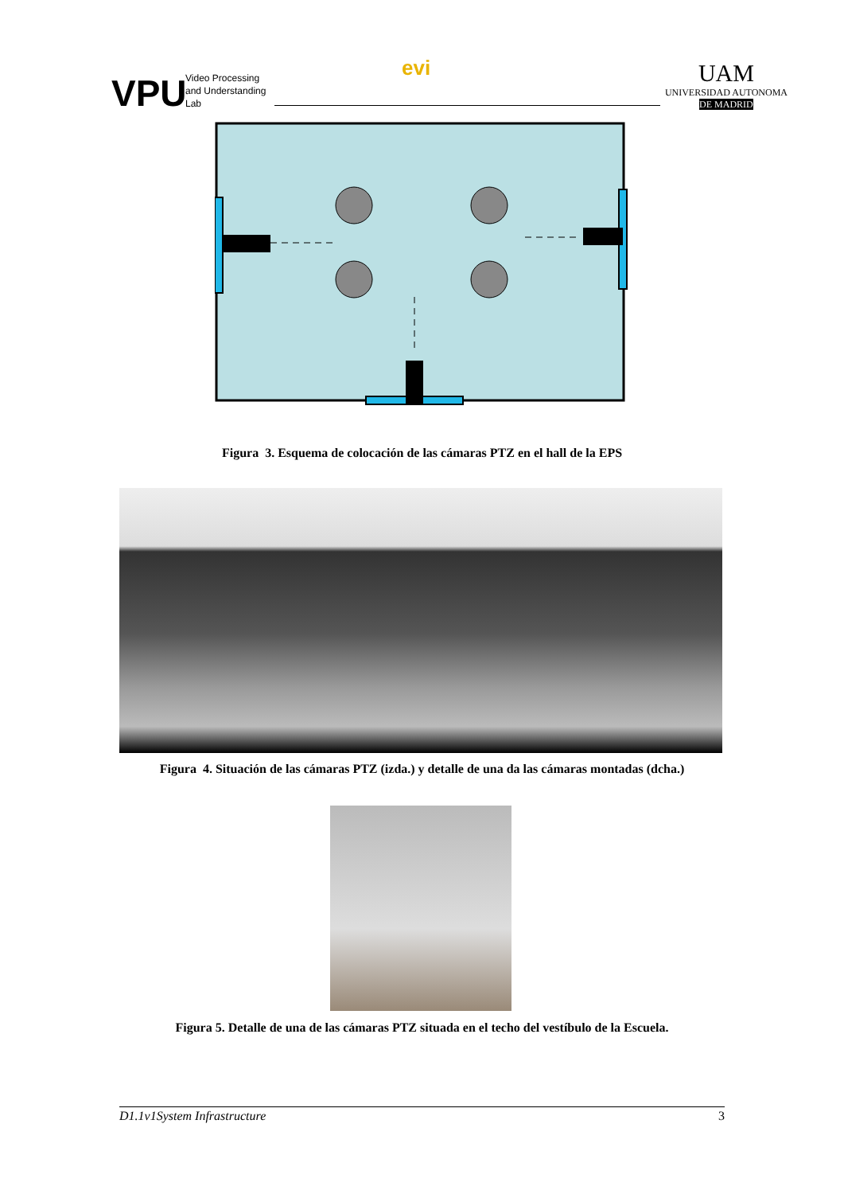VPU
Video Processing
and Understanding
Lab
evi
UAM
UNIVERSIDAD AUTONOMA
DE MADRID
Figura 3. Esquema de colocación de las cámaras PTZ en el hall de la EPS
Figura 4. Situación de las cámaras PTZ (izda.) y detalle de una da las cámaras montadas (dcha.)
Figura 5. Detalle de una de las cámaras PTZ situada en el techo del vestíbulo de la Escuela.
D1.1v1System Infrastructure 3